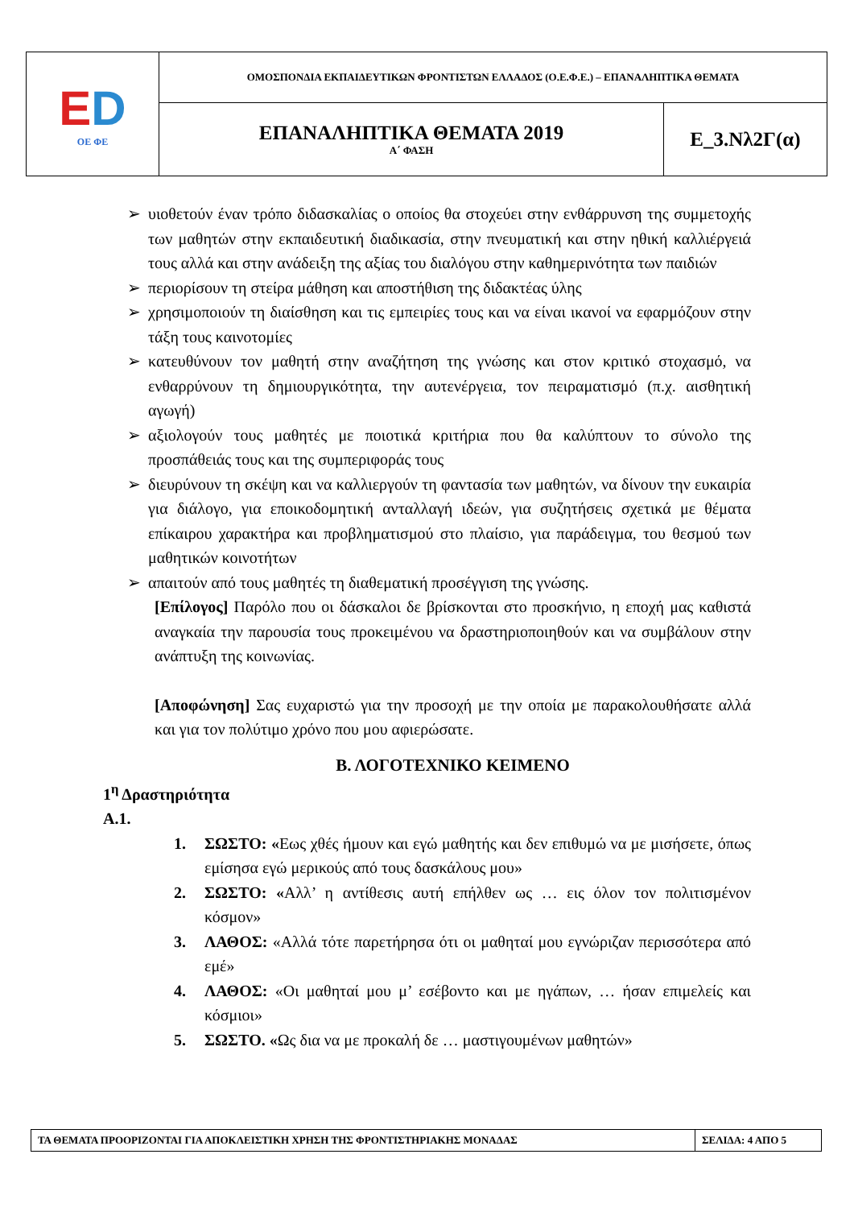| E D ΟΕ ΦΕ | ΟΜΟΣΠΟΝΔΙΑ ΕΚΠΑΙΔΕΥΤΙΚΩΝ ΦΡΟΝΤΙΣΤΩΝ ΕΛΛΑΔΟΣ (Ο.Ε.Φ.Ε.) – ΕΠΑΝΑΛΗΠΤΙΚΑ ΘΕΜΑΤΑ | |
| | ΕΠΑΝΑΛΗΠΤΙΚΑ ΘΕΜΑΤΑ 2019 Α΄ ΦΑΣΗ | Ε_3.Νλ2Γ(α) |
➢ υιοθετούν έναν τρόπο διδασκαλίας ο οποίος θα στοχεύει στην ενθάρρυνση της συμμετοχής των μαθητών στην εκπαιδευτική διαδικασία, στην πνευματική και στην ηθική καλλιέργειά τους αλλά και στην ανάδειξη της αξίας του διαλόγου στην καθημερινότητα των παιδιών
➢ περιορίσουν τη στείρα μάθηση και αποστήθιση της διδακτέας ύλης
➢ χρησιμοποιούν τη διαίσθηση και τις εμπειρίες τους και να είναι ικανοί να εφαρμόζουν στην τάξη τους καινοτομίες
➢ κατευθύνουν τον μαθητή στην αναζήτηση της γνώσης και στον κριτικό στοχασμό, να ενθαρρύνουν τη δημιουργικότητα, την αυτενέργεια, τον πειραματισμό (π.χ. αισθητική αγωγή)
➢ αξιολογούν τους μαθητές με ποιοτικά κριτήρια που θα καλύπτουν το σύνολο της προσπάθειάς τους και της συμπεριφοράς τους
➢ διευρύνουν τη σκέψη και να καλλιεργούν τη φαντασία των μαθητών, να δίνουν την ευκαιρία για διάλογο, για εποικοδομητική ανταλλαγή ιδεών, για συζητήσεις σχετικά με θέματα επίκαιρου χαρακτήρα και προβληματισμού στο πλαίσιο, για παράδειγμα, του θεσμού των μαθητικών κοινοτήτων
➢ απαιτούν από τους μαθητές τη διαθεματική προσέγγιση της γνώσης.
[Επίλογος] Παρόλο που οι δάσκαλοι δε βρίσκονται στο προσκήνιο, η εποχή μας καθιστά αναγκαία την παρουσία τους προκειμένου να δραστηριοποιηθούν και να συμβάλουν στην ανάπτυξη της κοινωνίας.
[Αποφώνηση] Σας ευχαριστώ για την προσοχή με την οποία με παρακολουθήσατε αλλά και για τον πολύτιμο χρόνο που μου αφιερώσατε.
Β. ΛΟΓΟΤΕΧΝΙΚΟ ΚΕΙΜΕΝΟ
1<sup>η</sup> Δραστηριότητα
Α.1.
1. ΣΩΣΤΟ: «Εως χθές ήμουν και εγώ μαθητής και δεν επιθυμώ να με μισήσετε, όπως εμίσησα εγώ μερικούς από τους δασκάλους μου»
2. ΣΩΣΤΟ: «Αλλ’ η αντίθεσις αυτή επήλθεν ως … εις όλον τον πολιτισμένον κόσμον»
3. ΛΑΘΟΣ: «Αλλά τότε παρετήρησα ότι οι μαθηταί μου εγνώριζαν περισσότερα από εμέ»
4. ΛΑΘΟΣ: «Οι μαθηταί μου μ’ εσέβοντο και με ηγάπων, … ήσαν επιμελείς και κόσμιοι»
5. ΣΩΣΤΟ. «Ως δια να με προκαλή δε … μαστιγουμένων μαθητών»
| ΤΑ ΘΕΜΑΤΑ ΠΡΟΟΡΙΖΟΝΤΑΙ ΓΙΑ ΑΠΟΚΛΕΙΣΤΙΚΗ ΧΡΗΣΗ ΤΗΣ ΦΡΟΝΤΙΣΤΗΡΙΑΚΗΣ ΜΟΝΑΔΑΣ | ΣΕΛΙΔΑ: 4 ΑΠΟ 5 |